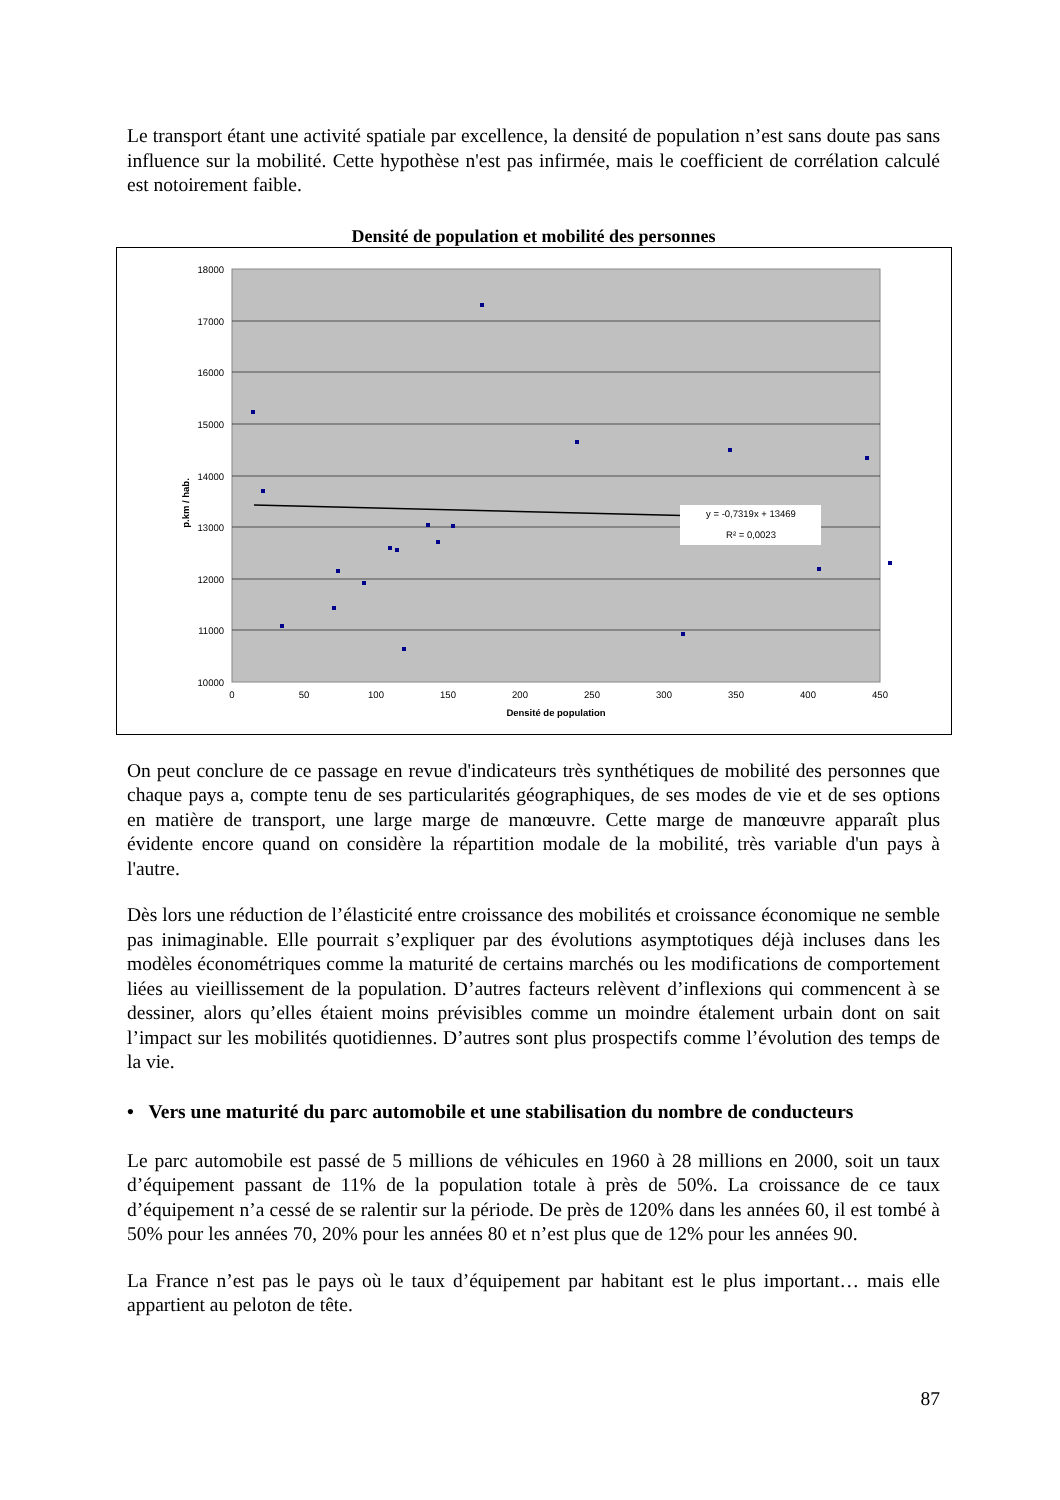Le transport étant une activité spatiale par excellence, la densité de population n’est sans doute pas sans influence sur la mobilité. Cette hypothèse n'est pas infirmée, mais le coefficient de corrélation calculé est notoirement faible.
Densité de population et mobilité des personnes
18000
17000
16000
15000
14000
13000
12000
11000
10000
0
50
100
150
200
250
300
350
400
450
Densité de population
p.km / hab.
y = -0,7319x + 13469
R² = 0,0023
On peut conclure de ce passage en revue d'indicateurs très synthétiques de mobilité des personnes que chaque pays a, compte tenu de ses particularités géographiques, de ses modes de vie et de ses options en matière de transport, une large marge de manœuvre. Cette marge de manœuvre apparaît plus évidente encore quand on considère la répartition modale de la mobilité, très variable d'un pays à l'autre.
Dès lors une réduction de l’élasticité entre croissance des mobilités et croissance économique ne semble pas inimaginable. Elle pourrait s’expliquer par des évolutions asymptotiques déjà incluses dans les modèles économétriques comme la maturité de certains marchés ou les modifications de comportement liées au vieillissement de la population. D’autres facteurs relèvent d’inflexions qui commencent à se dessiner, alors qu’elles étaient moins prévisibles comme un moindre étalement urbain dont on sait l’impact sur les mobilités quotidiennes. D’autres sont plus prospectifs comme l’évolution des temps de la vie.
• Vers une maturité du parc automobile et une stabilisation du nombre de conducteurs
Le parc automobile est passé de 5 millions de véhicules en 1960 à 28 millions en 2000, soit un taux d’équipement passant de 11% de la population totale à près de 50%. La croissance de ce taux d’équipement n’a cessé de se ralentir sur la période. De près de 120% dans les années 60, il est tombé à 50% pour les années 70, 20% pour les années 80 et n’est plus que de 12% pour les années 90.
La France n’est pas le pays où le taux d’équipement par habitant est le plus important… mais elle appartient au peloton de tête.
87